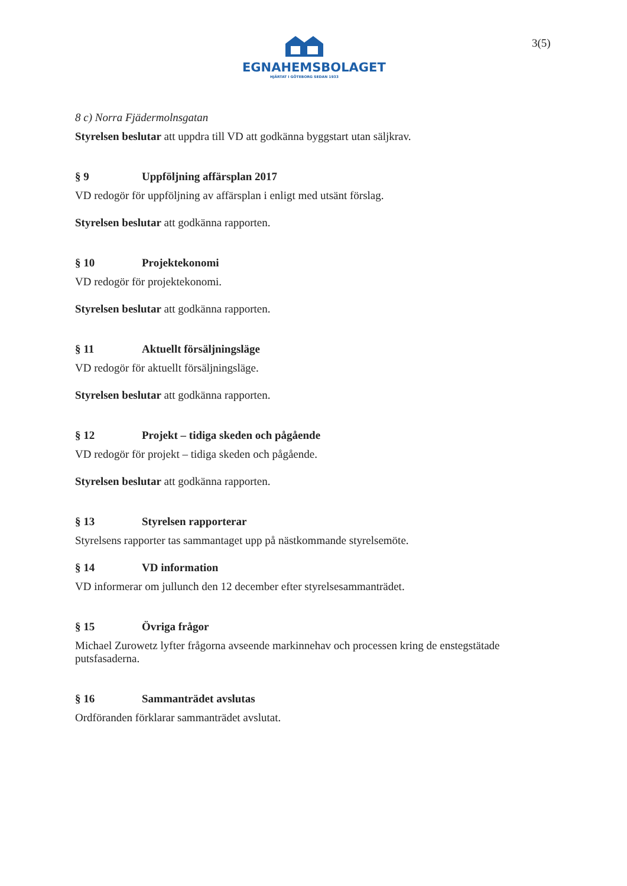EGNAHEMSBOLAGET
HJÄRTAT I GÖTEBORG SEDAN 1933
3(5)
8 c) Norra Fjädermolnsgatan
Styrelsen beslutar att uppdra till VD att godkänna byggstart utan säljkrav.
§ 9 Uppföljning affärsplan 2017
VD redogör för uppföljning av affärsplan i enligt med utsänt förslag.
Styrelsen beslutar att godkänna rapporten.
§ 10 Projektekonomi
VD redogör för projektekonomi.
Styrelsen beslutar att godkänna rapporten.
§ 11 Aktuellt försäljningsläge
VD redogör för aktuellt försäljningsläge.
Styrelsen beslutar att godkänna rapporten.
§ 12 Projekt – tidiga skeden och pågående
VD redogör för projekt – tidiga skeden och pågående.
Styrelsen beslutar att godkänna rapporten.
§ 13 Styrelsen rapporterar
Styrelsens rapporter tas sammantaget upp på nästkommande styrelsemöte.
§ 14 VD information
VD informerar om jullunch den 12 december efter styrelsesammanträdet.
§ 15 Övriga frågor
Michael Zurowetz lyfter frågorna avseende markinnehav och processen kring de enstegstätade putsfasaderna.
§ 16 Sammanträdet avslutas
Ordföranden förklarar sammanträdet avslutat.